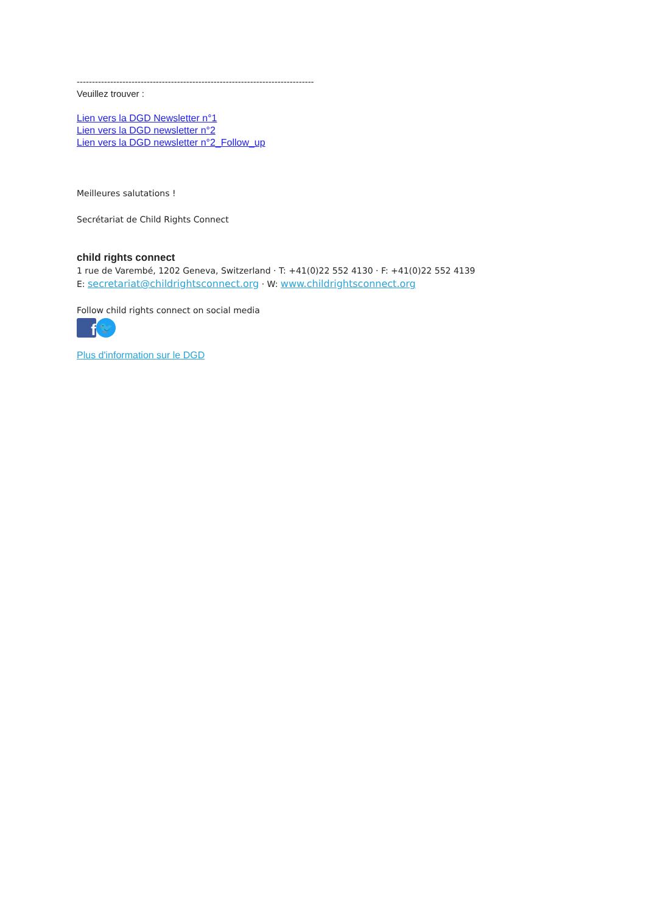------------------------------------------------------------------------------
Veuillez trouver :
Lien vers la DGD Newsletter n°1
Lien vers la DGD newsletter n°2
Lien vers la DGD newsletter n°2_Follow_up
Meilleures salutations !
Secrétariat de Child Rights Connect
child rights connect
1 rue de Varembé, 1202 Geneva, Switzerland · T: +41(0)22 552 4130 · F: +41(0)22 552 4139
E: secretariat@childrightsconnect.org · W: www.childrightsconnect.org
Follow child rights connect on social media
f
🐦
Plus d'information sur le DGD